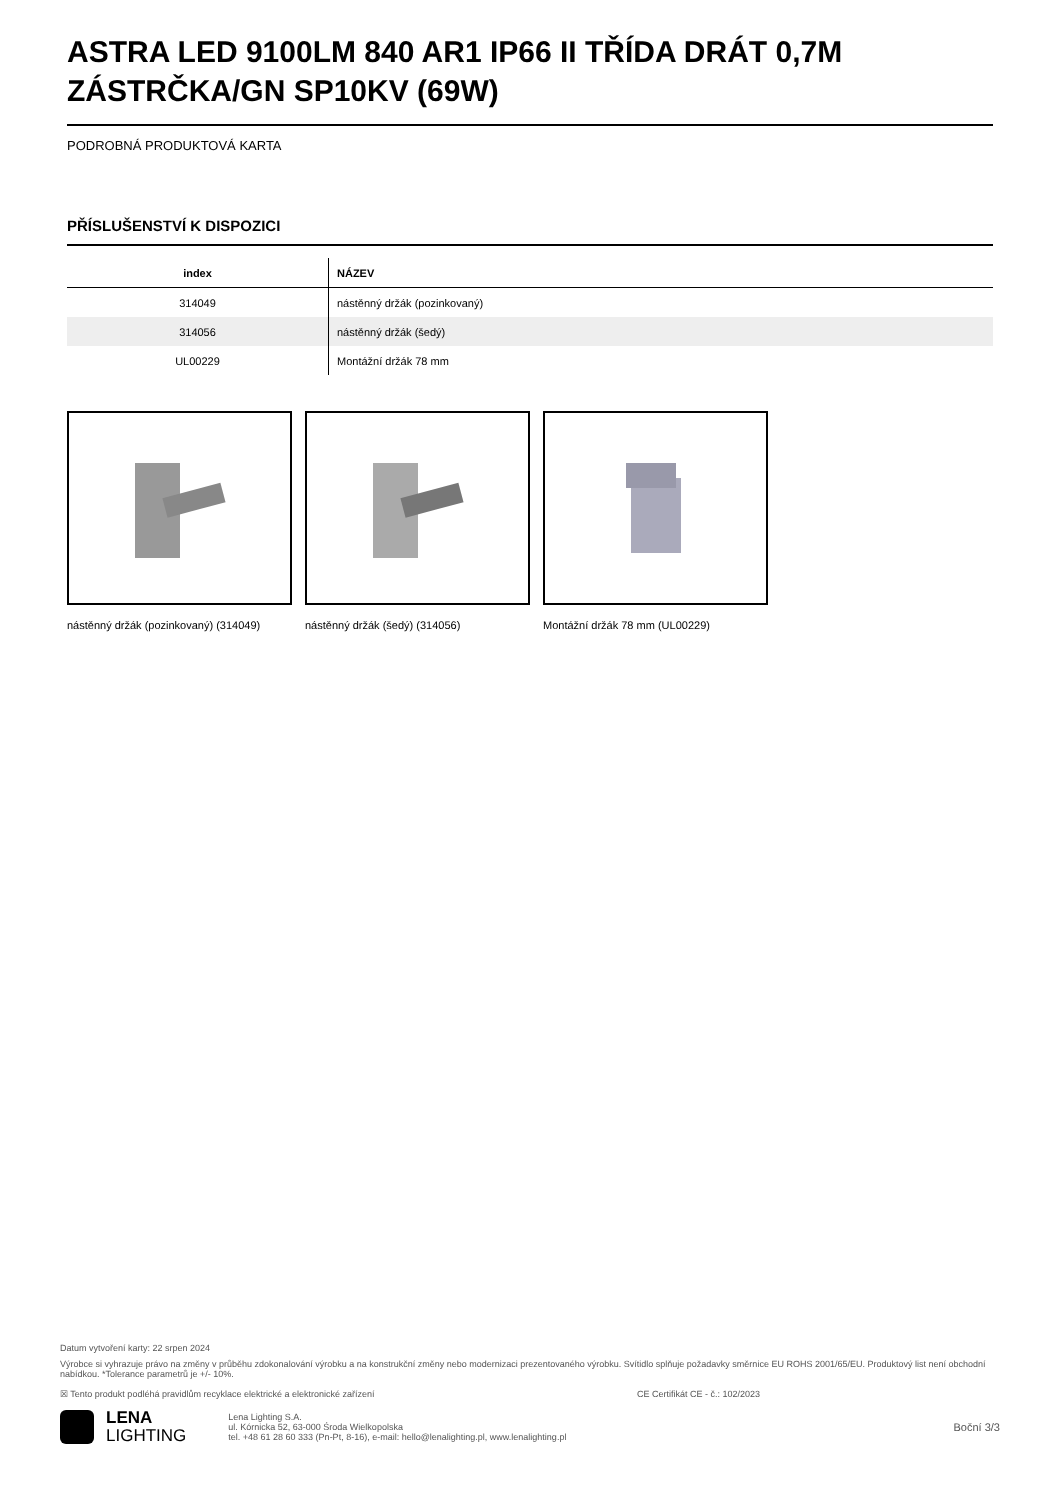ASTRA LED 9100LM 840 AR1 IP66 II TŘÍDA DRÁT 0,7M ZÁSTRČKA/GN SP10KV (69W)
PODROBNÁ PRODUKTOVÁ KARTA
PŘÍSLUŠENSTVÍ K DISPOZICI
| index | NÁZEV |
| --- | --- |
| 314049 | nástěnný držák (pozinkovaný) |
| 314056 | nástěnný držák (šedý) |
| UL00229 | Montážní držák 78 mm |
nástěnný držák (pozinkovaný) (314049)
nástěnný držák (šedý) (314056) Montážní držák 78 mm (UL00229)
Datum vytvoření karty: 22 srpen 2024
Výrobce si vyhrazuje právo na změny v průběhu zdokonalování výrobku a na konstrukční změny nebo modernizaci prezentovaného výrobku. Svítidlo splňuje požadavky směrnice EU ROHS 2001/65/EU. Produktový list není obchodní nabídkou. *Tolerance parametrů je +/- 10%.
☒ Tento produkt podléhá pravidlům recyklace elektrické a elektronické zařízení CE Certifikát CE - č.: 102/2023
LENA
LIGHTING
Lena Lighting S.A.
ul. Kórnicka 52, 63-000 Środa Wielkopolska
tel. +48 61 28 60 333 (Pn-Pt, 8-16), e-mail: hello@lenalighting.pl, www.lenalighting.pl
Boční 3/3